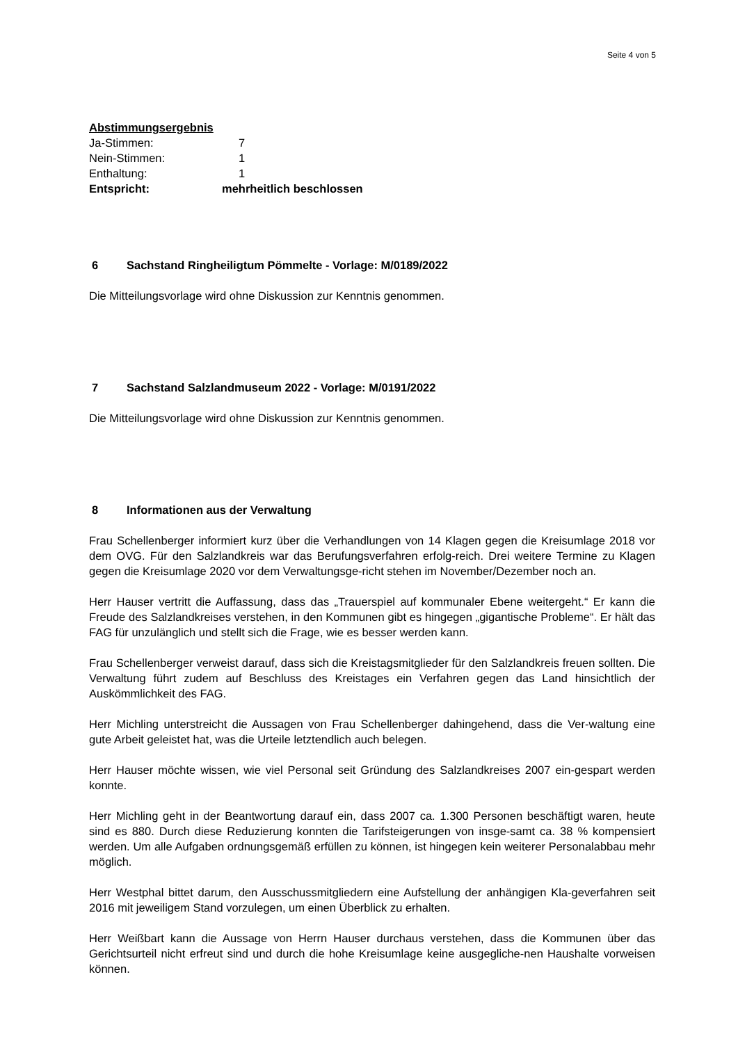Seite 4 von 5
Abstimmungsergebnis
Ja-Stimmen: 7
Nein-Stimmen: 1
Enthaltung: 1
Entspricht: mehrheitlich beschlossen
6 Sachstand Ringheiligtum Pömmelte - Vorlage: M/0189/2022
Die Mitteilungsvorlage wird ohne Diskussion zur Kenntnis genommen.
7 Sachstand Salzlandmuseum 2022 - Vorlage: M/0191/2022
Die Mitteilungsvorlage wird ohne Diskussion zur Kenntnis genommen.
8 Informationen aus der Verwaltung
Frau Schellenberger informiert kurz über die Verhandlungen von 14 Klagen gegen die Kreisumlage 2018 vor dem OVG. Für den Salzlandkreis war das Berufungsverfahren erfolg-reich. Drei weitere Termine zu Klagen gegen die Kreisumlage 2020 vor dem Verwaltungsge-richt stehen im November/Dezember noch an.
Herr Hauser vertritt die Auffassung, dass das „Trauerspiel auf kommunaler Ebene weitergeht.“ Er kann die Freude des Salzlandkreises verstehen, in den Kommunen gibt es hingegen „gigantische Probleme“. Er hält das FAG für unzulänglich und stellt sich die Frage, wie es besser werden kann.
Frau Schellenberger verweist darauf, dass sich die Kreistagsmitglieder für den Salzlandkreis freuen sollten. Die Verwaltung führt zudem auf Beschluss des Kreistages ein Verfahren gegen das Land hinsichtlich der Auskömmlichkeit des FAG.
Herr Michling unterstreicht die Aussagen von Frau Schellenberger dahingehend, dass die Ver-waltung eine gute Arbeit geleistet hat, was die Urteile letztendlich auch belegen.
Herr Hauser möchte wissen, wie viel Personal seit Gründung des Salzlandkreises 2007 ein-gespart werden konnte.
Herr Michling geht in der Beantwortung darauf ein, dass 2007 ca. 1.300 Personen beschäftigt waren, heute sind es 880. Durch diese Reduzierung konnten die Tarifsteigerungen von insge-samt ca. 38 % kompensiert werden. Um alle Aufgaben ordnungsgemäß erfüllen zu können, ist hingegen kein weiterer Personalabbau mehr möglich.
Herr Westphal bittet darum, den Ausschussmitgliedern eine Aufstellung der anhängigen Kla-geverfahren seit 2016 mit jeweiligem Stand vorzulegen, um einen Überblick zu erhalten.
Herr Weißbart kann die Aussage von Herrn Hauser durchaus verstehen, dass die Kommunen über das Gerichtsurteil nicht erfreut sind und durch die hohe Kreisumlage keine ausgegliche-nen Haushalte vorweisen können.